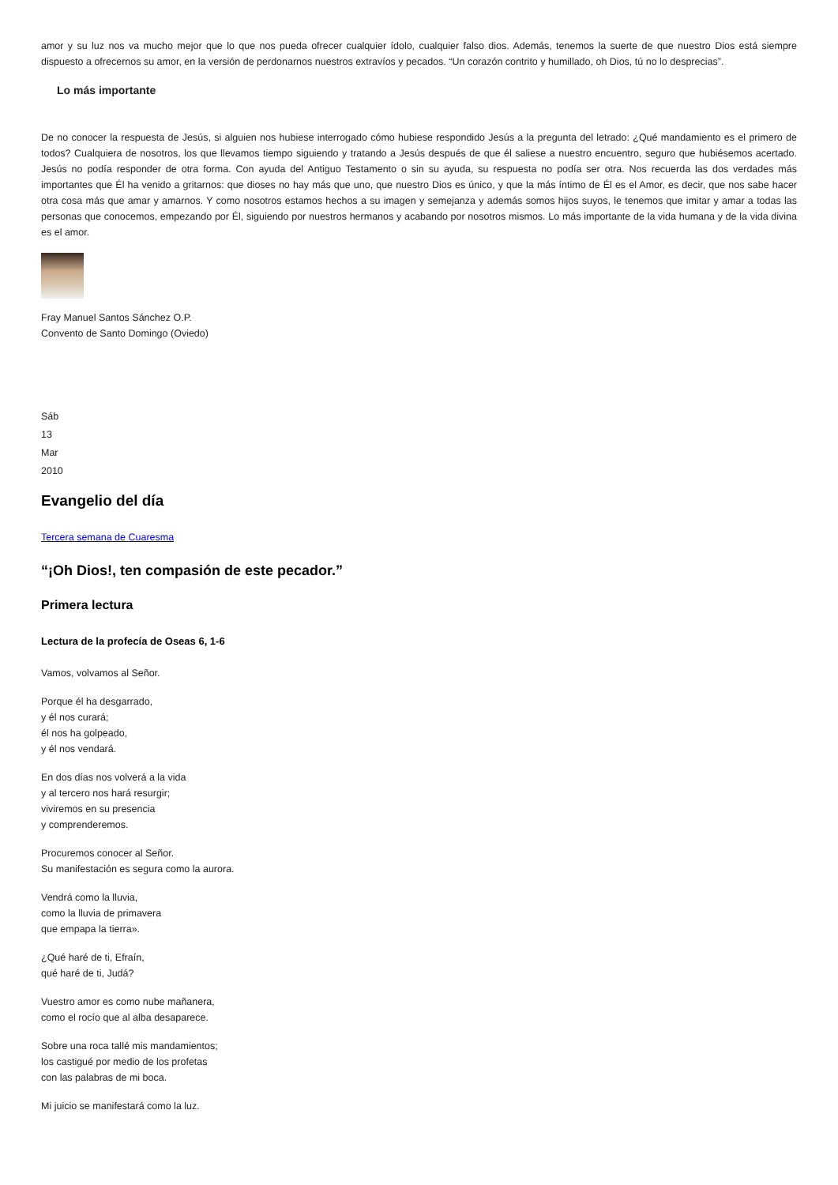amor y su luz nos va mucho mejor que lo que nos pueda ofrecer cualquier ídolo, cualquier falso dios. Además, tenemos la suerte de que nuestro Dios está siempre dispuesto a ofrecernos su amor, en la versión de perdonarnos nuestros extravíos y pecados. “Un corazón contrito y humillado, oh Dios, tú no lo desprecias”.
Lo más importante
De no conocer la respuesta de Jesús, si alguien nos hubiese interrogado cómo hubiese respondido Jesús a la pregunta del letrado: ¿Qué mandamiento es el primero de todos? Cualquiera de nosotros, los que llevamos tiempo siguiendo y tratando a Jesús después de que él saliese a nuestro encuentro, seguro que hubiésemos acertado. Jesús no podía responder de otra forma. Con ayuda del Antiguo Testamento o sin su ayuda, su respuesta no podía ser otra. Nos recuerda las dos verdades más importantes que Él ha venido a gritarnos: que dioses no hay más que uno, que nuestro Dios es único, y que la más íntimo de Él es el Amor, es decir, que nos sabe hacer otra cosa más que amar y amarnos. Y como nosotros estamos hechos a su imagen y semejanza y además somos hijos suyos, le tenemos que imitar y amar a todas las personas que conocemos, empezando por Él, siguiendo por nuestros hermanos y acabando por nosotros mismos. Lo más importante de la vida humana y de la vida divina es el amor.
Fray Manuel Santos Sánchez O.P.
Convento de Santo Domingo (Oviedo)
Sáb
13
Mar
2010
Evangelio del día
Tercera semana de Cuaresma
“¡Oh Dios!, ten compasión de este pecador.”
Primera lectura
Lectura de la profecía de Oseas 6, 1-6
Vamos, volvamos al Señor.
Porque él ha desgarrado,
y él nos curará;
él nos ha golpeado,
y él nos vendará.
En dos días nos volverá a la vida
y al tercero nos hará resurgir;
viviremos en su presencia
y comprenderemos.
Procuremos conocer al Señor.
Su manifestación es segura como la aurora.
Vendrá como la lluvia,
como la lluvia de primavera
que empapa la tierra».
¿Qué haré de ti, Efraín,
qué haré de ti, Judá?
Vuestro amor es como nube mañanera,
como el rocío que al alba desaparece.
Sobre una roca tallé mis mandamientos;
los castigué por medio de los profetas
con las palabras de mi boca.
Mi juicio se manifestará como la luz.